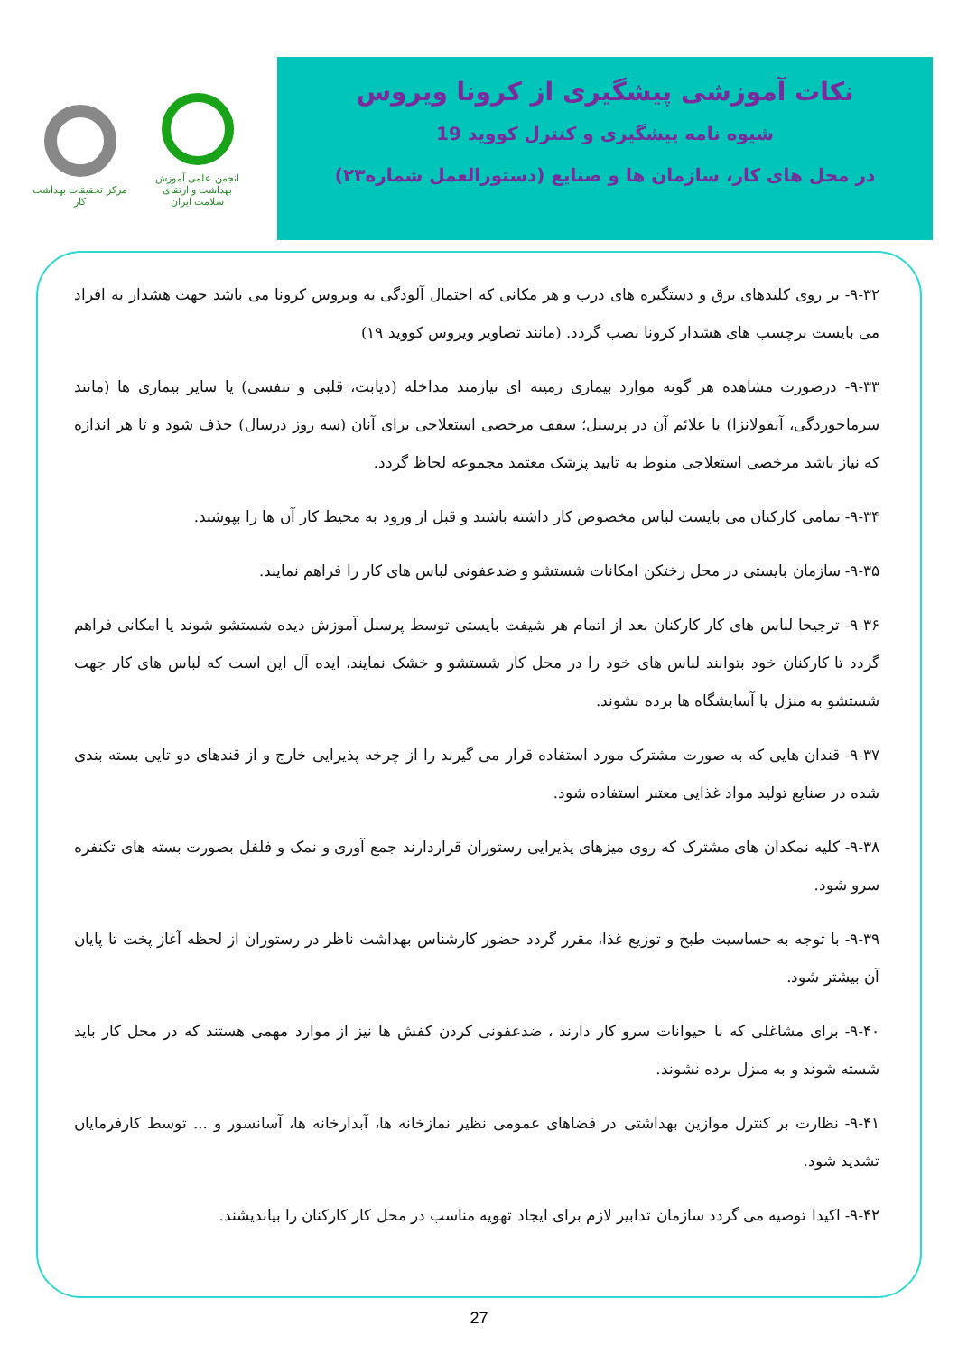مرکز تحقیقات بهداشت کار
انجمن علمی آموزش بهداشت و ارتقای سلامت ایران
نکات آموزشی پیشگیری از کرونا ویروس
شیوه نامه پیشگیری و کنترل کووید 19
در محل های کار، سازمان ها و صنایع (دستورالعمل شماره۲۳)
۹-۳۲- بر روی کلیدهای برق و دستگیره های درب و هر مکانی که احتمال آلودگی به ویروس کرونا می باشد جهت هشدار به افراد می بایست برچسب های هشدار کرونا نصب گردد. (مانند تصاویر ویروس کووید ۱۹)
۹-۳۳- درصورت مشاهده هر گونه موارد بیماری زمینه ای نیازمند مداخله (دیابت، قلبی و تنفسی) یا سایر بیماری ها (مانند سرماخوردگی، آنفولانزا) یا علائم آن در پرسنل؛ سقف مرخصی استعلاجی برای آنان (سه روز درسال) حذف شود و تا هر اندازه که نیاز باشد مرخصی استعلاجی منوط به تایید پزشک معتمد مجموعه لحاظ گردد.
۹-۳۴- تمامی کارکنان می بایست لباس مخصوص کار داشته باشند و قبل از ورود به محیط کار آن ها را بپوشند.
۹-۳۵- سازمان بایستی در محل رختکن امکانات شستشو و ضدعفونی لباس های کار را فراهم نمایند.
۹-۳۶- ترجیحا لباس های کار کارکنان بعد از اتمام هر شیفت بایستی توسط پرسنل آموزش دیده شستشو شوند یا امکانی فراهم گردد تا کارکنان خود بتوانند لباس های خود را در محل کار شستشو و خشک نمایند، ایده آل این است که لباس های کار جهت شستشو به منزل یا آسایشگاه ها برده نشوند.
۹-۳۷- قندان هایی که به صورت مشترک مورد استفاده قرار می گیرند را از چرخه پذیرایی خارج و از قندهای دو تایی بسته بندی شده در صنایع تولید مواد غذایی معتبر استفاده شود.
۹-۳۸- کلیه نمکدان های مشترک که روی میزهای پذیرایی رستوران قراردارند جمع آوری و نمک و فلفل بصورت بسته های تکنفره سرو شود.
۹-۳۹- با توجه به حساسیت طبخ و توزیع غذا، مقرر گردد حضور کارشناس بهداشت ناظر در رستوران از لحظه آغاز پخت تا پایان آن بیشتر شود.
۹-۴۰- برای مشاغلی که با حیوانات سرو کار دارند ، ضدعفونی کردن کفش ها نیز از موارد مهمی هستند که در محل کار باید شسته شوند و به منزل برده نشوند.
۹-۴۱- نظارت بر کنترل موازین بهداشتی در فضاهای عمومی نظیر نمازخانه ها، آبدارخانه ها، آسانسور و ... توسط کارفرمایان تشدید شود.
۹-۴۲- اکیدا توصیه می گردد سازمان تدابیر لازم برای ایجاد تهویه مناسب در محل کار کارکنان را بیاندیشند.
27